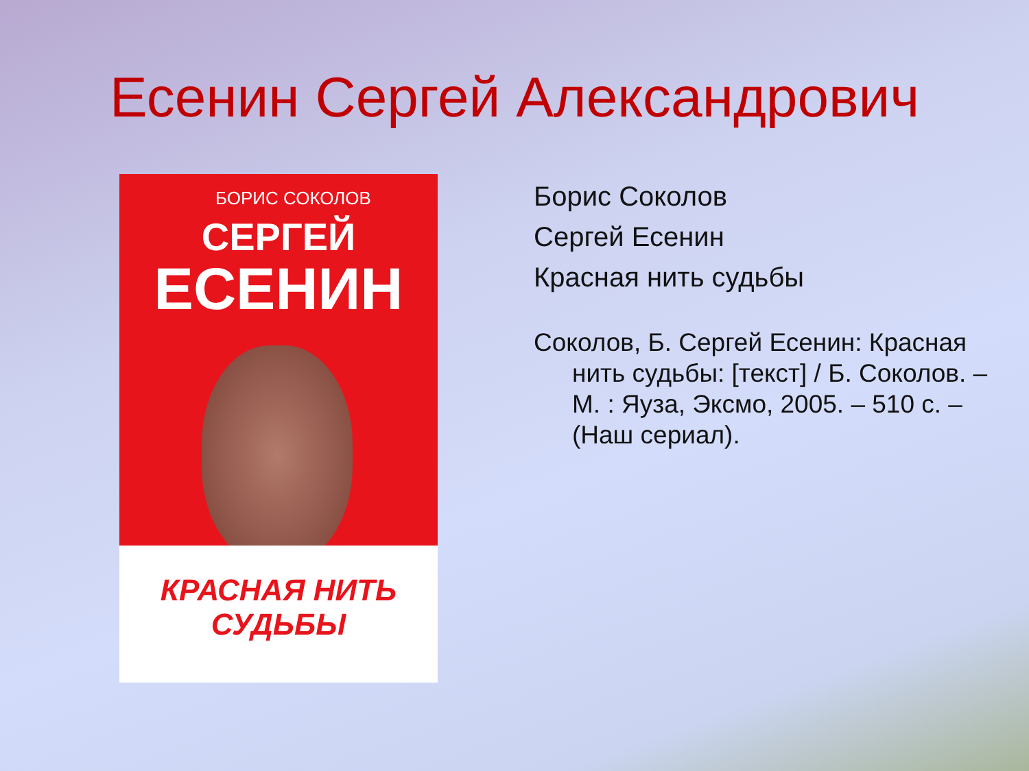Есенин Сергей Александрович
БОРИС СОКОЛОВ
СЕРГЕЙ
ЕСЕНИН
КРАСНАЯ НИТЬ
СУДЬБЫ
Борис Соколов
Сергей Есенин
Красная нить судьбы
Соколов, Б. Сергей Есенин: Красная нить судьбы: [текст] / Б. Соколов. – М. : Яуза, Эксмо, 2005. – 510 с. – (Наш сериал).